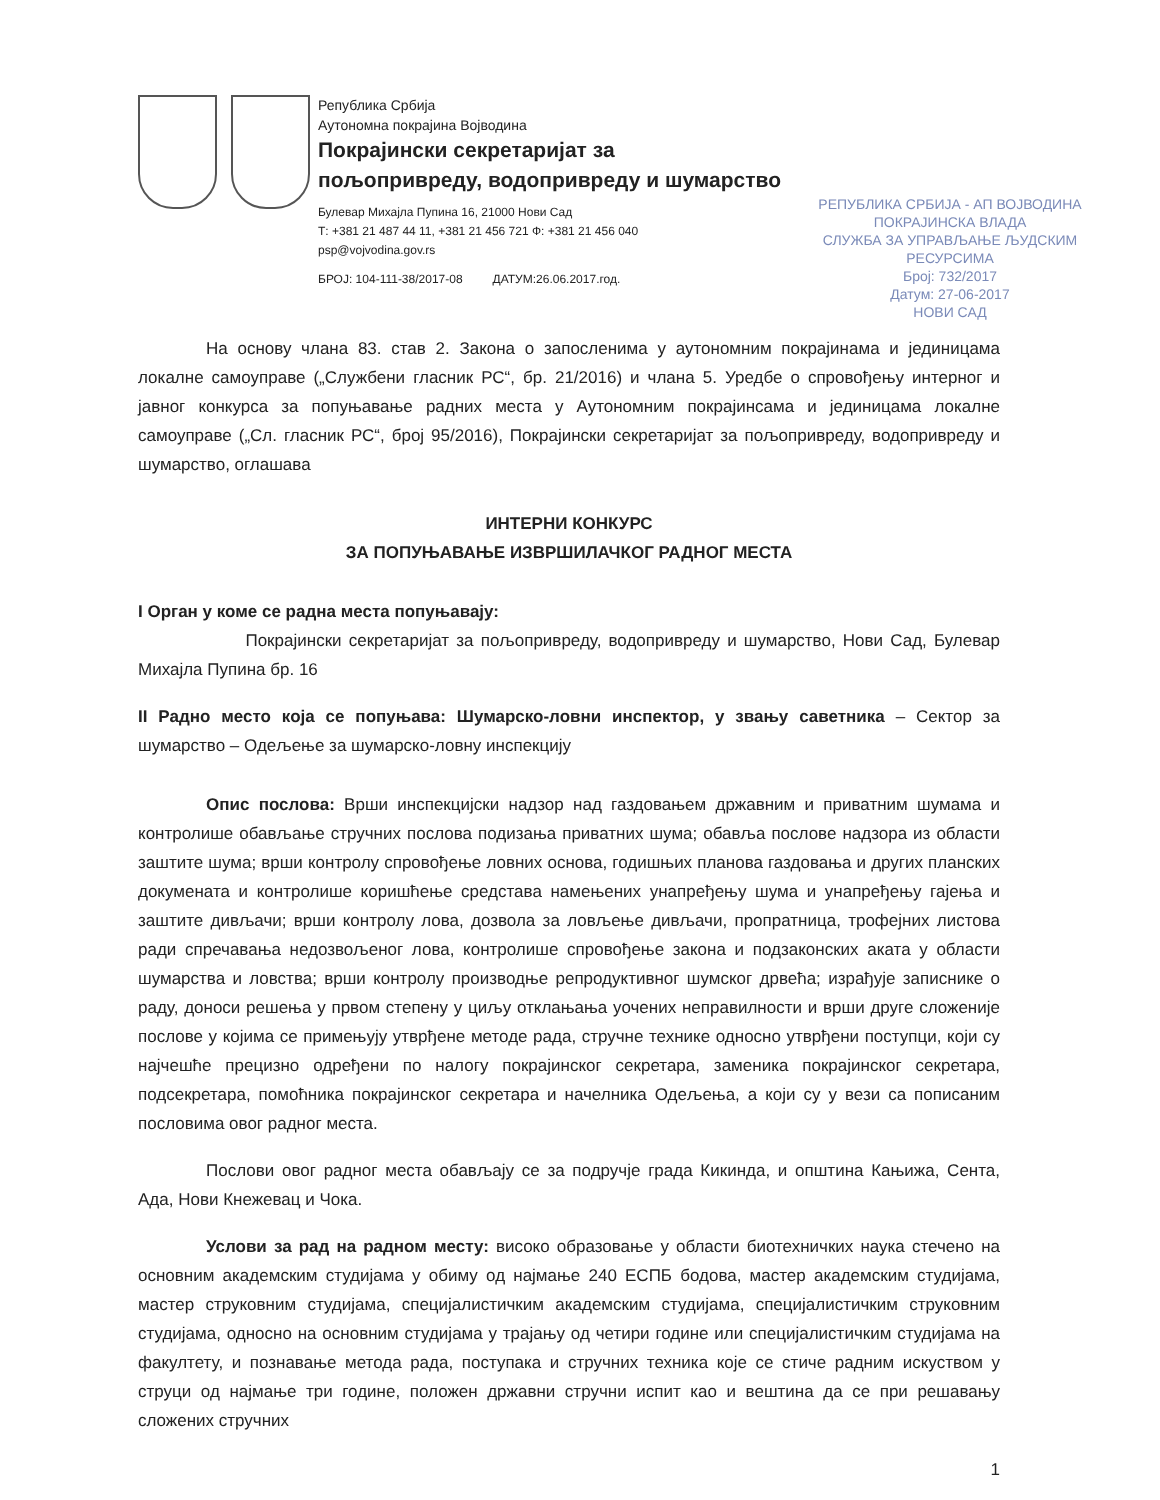Република Србија
Аутономна покрајина Војводина
Покрајински секретаријат за
пољопривреду, водопривреду и шумарство
Булевар Михајла Пупина 16, 21000 Нови Сад
Т: +381 21 487 44 11, +381 21 456 721 Ф: +381 21 456 040
psp@vojvodina.gov.rs
БРОЈ: 104-111-38/2017-08 ДАТУМ:26.06.2017.год.
РЕПУБЛИКА СРБИЈА - АП ВОЈВОДИНА
ПОКРАЈИНСКА ВЛАДА
СЛУЖБА ЗА УПРАВЉАЊЕ ЉУДСКИМ
РЕСУРСИМА
Број: 732/2017
Датум: 27-06-2017
НОВИ САД
На основу члана 83. став 2. Закона о запосленима у аутономним покрајинама и јединицама локалне самоуправе („Службени гласник РС“, бр. 21/2016) и члана 5. Уредбе о спровођењу интерног и јавног конкурса за попуњавање радних места у Аутономним покрајинсама и јединицама локалне самоуправе („Сл. гласник РС“, број 95/2016), Покрајински секретаријат за пољопривреду, водопривреду и шумарство, оглашава
ИНТЕРНИ КОНКУРС
ЗА ПОПУЊАВАЊЕ ИЗВРШИЛАЧКОГ РАДНОГ МЕСТА
I Орган у коме се радна места попуњавају:
Покрајински секретаријат за пољопривреду, водопривреду и шумарство, Нови Сад, Булевар Михајла Пупина бр. 16
II Радно место која се попуњава: Шумарско-ловни инспектор, у звању саветника – Сектор за шумарство – Одељење за шумарско-ловну инспекцију
Опис послова: Врши инспекцијски надзор над газдовањем државним и приватним шумама и контролише обављање стручних послова подизања приватних шума; обавља послове надзора из области заштите шума; врши контролу спровођење ловних основа, годишњих планова газдовања и других планских докумената и контролише коришћење средстава намењених унапређењу шума и унапређењу гајења и заштите дивљачи; врши контролу лова, дозвола за ловљење дивљачи, пропратница, трофејних листова ради спречавања недозвољеног лова, контролише спровођење закона и подзаконских аката у области шумарства и ловства; врши контролу производње репродуктивног шумског дрвећа; израђује записнике о раду, доноси решења у првом степену у циљу отклањања уочених неправилности и врши друге сложеније послове у којима се примењују утврђене методе рада, стручне технике односно утврђени поступци, који су најчешће прецизно одређени по налогу покрајинског секретара, заменика покрајинског секретара, подсекретара, помоћника покрајинског секретара и начелника Одељења, а који су у вези са пописаним пословима овог радног места.
Послови овог радног места обављају се за подручје града Кикинда, и општина Кањижа, Сента, Ада, Нови Кнежевац и Чока.
Услови за рад на радном месту: високо образовање у области биотехничких наука стечено на основним академским студијама у обиму од најмање 240 ЕСПБ бодова, мастер академским студијама, мастер струковним студијама, специјалистичким академским студијама, специјалистичким струковним студијама, односно на основним студијама у трајању од четири године или специјалистичким студијама на факултету, и познавање метода рада, поступака и стручних техника које се стиче радним искуством у струци од најмање три године, положен државни стручни испит као и вештина да се при решавању сложених стручних
1